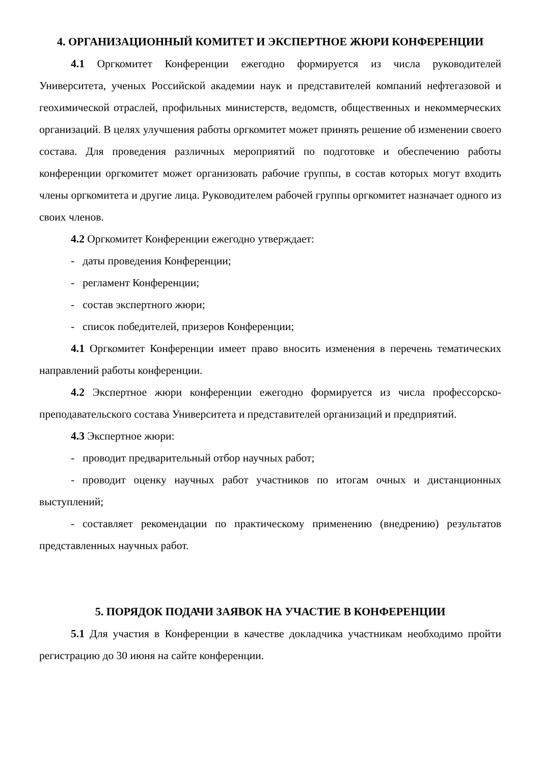4. ОРГАНИЗАЦИОННЫЙ КОМИТЕТ И ЭКСПЕРТНОЕ ЖЮРИ КОНФЕРЕНЦИИ
4.1 Оргкомитет Конференции ежегодно формируется из числа руководителей Университета, ученых Российской академии наук и представителей компаний нефтегазовой и геохимической отраслей, профильных министерств, ведомств, общественных и некоммерческих организаций. В целях улучшения работы оргкомитет может принять решение об изменении своего состава. Для проведения различных мероприятий по подготовке и обеспечению работы конференции оргкомитет может организовать рабочие группы, в состав которых могут входить члены оргкомитета и другие лица. Руководителем рабочей группы оргкомитет назначает одного из своих членов.
4.2 Оргкомитет Конференции ежегодно утверждает:
- даты проведения Конференции;
- регламент Конференции;
- состав экспертного жюри;
- список победителей, призеров Конференции;
4.1 Оргкомитет Конференции имеет право вносить изменения в перечень тематических направлений работы конференции.
4.2 Экспертное жюри конференции ежегодно формируется из числа профессорско-преподавательского состава Университета и представителей организаций и предприятий.
4.3 Экспертное жюри:
- проводит предварительный отбор научных работ;
- проводит оценку научных работ участников по итогам очных и дистанционных выступлений;
- составляет рекомендации по практическому применению (внедрению) результатов представленных научных работ.
5. ПОРЯДОК ПОДАЧИ ЗАЯВОК НА УЧАСТИЕ В КОНФЕРЕНЦИИ
5.1 Для участия в Конференции в качестве докладчика участникам необходимо пройти регистрацию до 30 июня на сайте конференции.